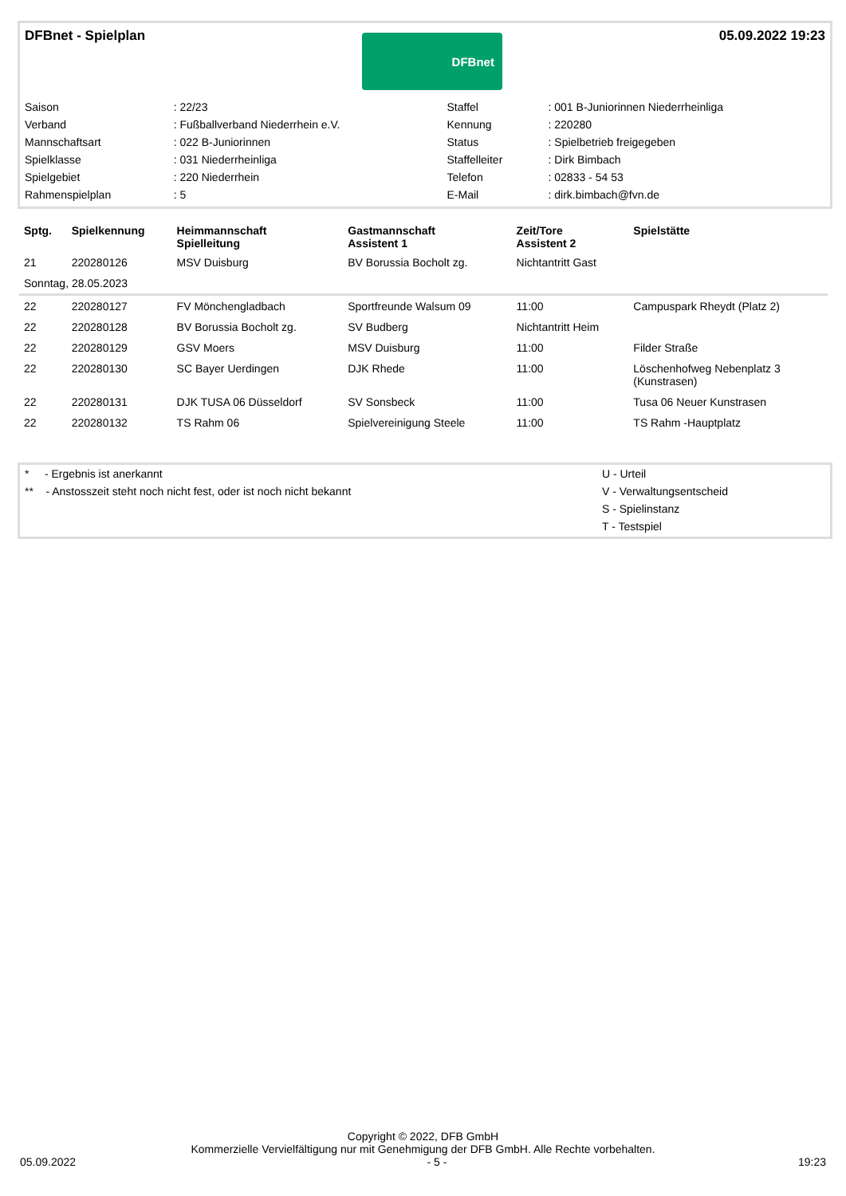DFBnet - Spielplan
DFBnet
05.09.2022 19:23
| Saison | : 22/23 | Staffel | : 001 B-Juniorinnen Niederrheinliga |
| Verband | : Fußballverband Niederrhein e.V. | Kennung | : 220280 |
| Mannschaftsart | : 022 B-Juniorinnen | Status | : Spielbetrieb freigegeben |
| Spielklasse | : 031 Niederrheinliga | Staffelleiter | : Dirk Bimbach |
| Spielgebiet | : 220 Niederrhein | Telefon | : 02833 - 54 53 |
| Rahmenspielplan | : 5 | E-Mail | : dirk.bimbach@fvn.de |
| Sptg. | Spielkennung | Heimmannschaft Spielleitung | Gastmannschaft Assistent 1 | Zeit/Tore Assistent 2 | Spielstätte |
| --- | --- | --- | --- | --- | --- |
| 21 | 220280126 | MSV Duisburg | BV Borussia Bocholt zg. | Nichtantritt Gast | |
| Sonntag, 28.05.2023 | | | | | |
| 22 | 220280127 | FV Mönchengladbach | Sportfreunde Walsum 09 | 11:00 | Campuspark Rheydt (Platz 2) |
| 22 | 220280128 | BV Borussia Bocholt zg. | SV Budberg | Nichtantritt Heim | |
| 22 | 220280129 | GSV Moers | MSV Duisburg | 11:00 | Filder Straße |
| 22 | 220280130 | SC Bayer Uerdingen | DJK Rhede | 11:00 | Löschenhofweg Nebenplatz 3 (Kunstrasen) |
| 22 | 220280131 | DJK TUSA 06 Düsseldorf | SV Sonsbeck | 11:00 | Tusa 06 Neuer Kunstrasen |
| 22 | 220280132 | TS Rahm 06 | Spielvereinigung Steele | 11:00 | TS Rahm -Hauptplatz |
| * - Ergebnis ist anerkannt | U - Urteil |
| ** - Anstosszeit steht noch nicht fest, oder ist noch nicht bekannt | V - Verwaltungsentscheid |
| | S - Spielinstanz |
| | T - Testspiel |
Copyright © 2022, DFB GmbH
Kommerzielle Vervielfältigung nur mit Genehmigung der DFB GmbH. Alle Rechte vorbehalten.
05.09.2022 - 5 - 19:23